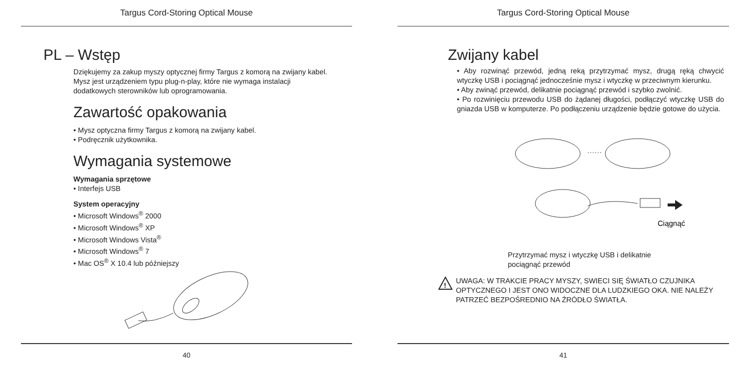Targus Cord-Storing Optical Mouse
PL – Wstęp
Dziękujemy za zakup myszy optycznej firmy Targus z komorą na zwijany kabel. Mysz jest urządzeniem typu plug-n-play, które nie wymaga instalacji dodatkowych sterowników lub oprogramowania.
Zawartość opakowania
• Mysz optyczna firmy Targus z komorą na zwijany kabel.
• Podręcznik użytkownika.
Wymagania systemowe
Wymagania sprzętowe
• Interfejs USB
System operacyjny
• Microsoft Windows<sup>®</sup> 2000
• Microsoft Windows<sup>®</sup> XP
• Microsoft Windows Vista<sup>®</sup>
• Microsoft Windows<sup>®</sup> 7
• Mac OS<sup>®</sup> X 10.4 lub późniejszy
40
Targus Cord-Storing Optical Mouse
Zwijany kabel
• Aby rozwinąć przewód, jedną reką przytrzymać mysz, drugą ręką chwycić wtyczkę USB i pociągnąć jednocześnie mysz i wtyczkę w przeciwnym kierunku.
• Aby zwinąć przewód, delikatnie pociągnąć przewód i szybko zwolnić.
• Po rozwinięciu przewodu USB do żądanej długości, podłączyć wtyczkę USB do gniazda USB w komputerze. Po podłączeniu urządzenie będzie gotowe do użycia.
Ciągnąć
Przytrzymać mysz i wtyczkę USB i delikatnie pociągnąć przewód
!
UWAGA: W TRAKCIE PRACY MYSZY, SWIECI SIĘ ŚWIATŁO CZUJNIKA OPTYCZNEGO I JEST ONO WIDOCZNE DLA LUDZKIEGO OKA. NIE NALEŻY PATRZEĆ BEZPOŚREDNIO NA ŹRÓDŁO ŚWIATŁA.
41